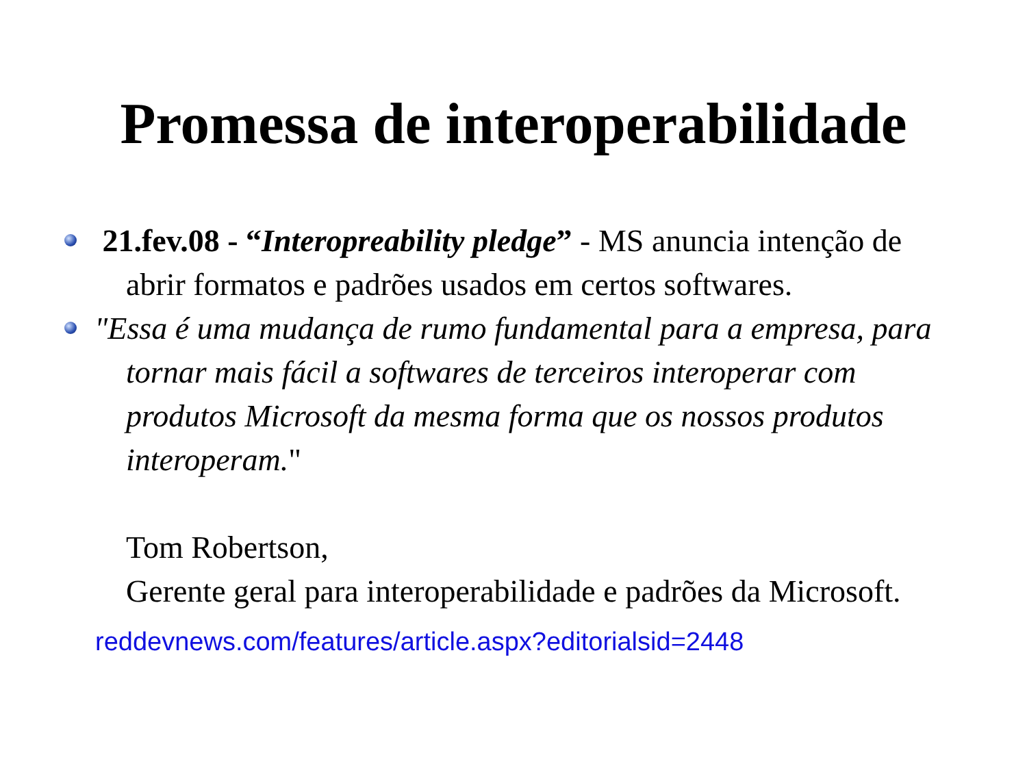Promessa de interoperabilidade
21.fev.08 - “Interopreability pledge” - MS anuncia intenção de abrir formatos e padrões usados em certos softwares.
"Essa é uma mudança de rumo fundamental para a empresa, para tornar mais fácil a softwares de terceiros interoperar com produtos Microsoft da mesma forma que os nossos produtos interoperam."
Tom Robertson,
Gerente geral para interoperabilidade e padrões da Microsoft.
reddevnews.com/features/article.aspx?editorialsid=2448